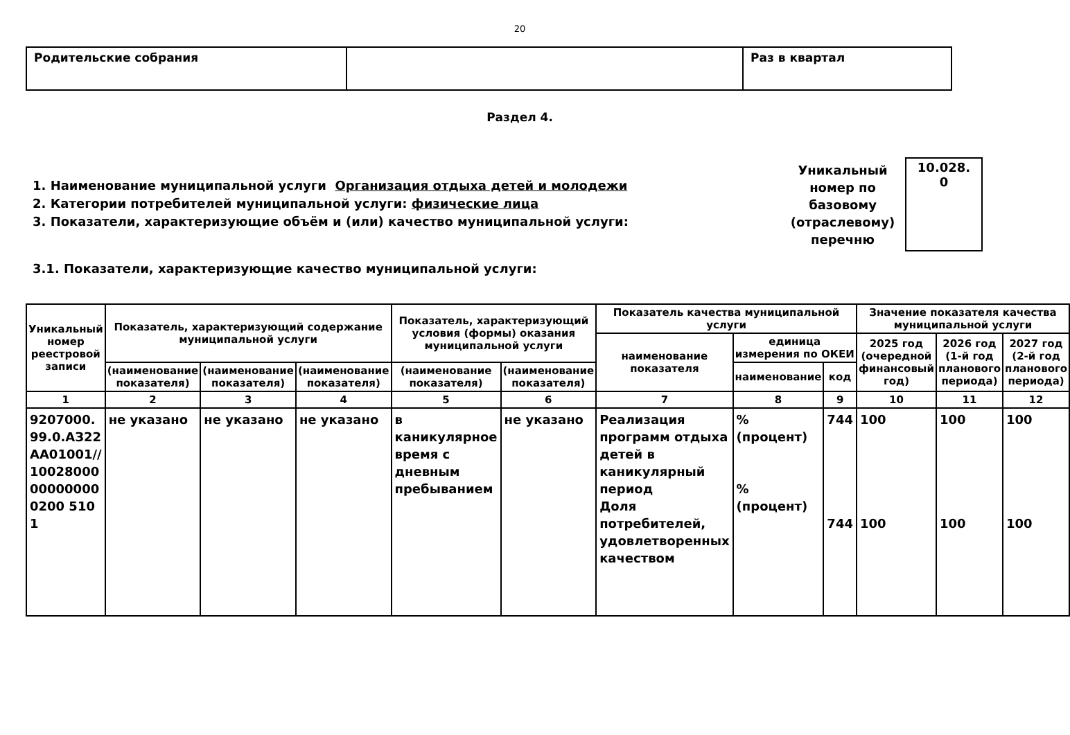20
| Родительские собрания | | Раз в квартал |
Раздел 4.
1. Наименование муниципальной услуги Организация отдыха детей и молодежи
2. Категории потребителей муниципальной услуги: физические лица
3. Показатели, характеризующие объём и (или) качество муниципальной услуги:
Уникальный номер по базовому (отраслевому) перечню
10.028.
0
3.1. Показатели, характеризующие качество муниципальной услуги:
| Уникальный номер реестровой записи | Показатель, характеризующий содержание муниципальной услуги | | | Показатель, характеризующий условия (формы) оказания муниципальной услуги | | Показатель качества муниципальной услуги | | | Значение показателя качества муниципальной услуги | | |
| --- | --- | --- | --- | --- | --- | --- | --- | --- | --- | --- | --- |
| | | | | | | наименование показателя | единица измерения по ОКЕИ | | 2025 год (очередной финансовый год) | 2026 год (1-й год планового периода) | 2027 год (2-й год планового периода) |
| | (наименование показателя) | (наименование показателя) | (наименование показателя) | (наименование показателя) | (наименование показателя) | | наименование | код | | | |
| 1 | 2 | 3 | 4 | 5 | 6 | 7 | 8 | 9 | 10 | 11 | 12 |
| 9207000.99.0.АЗ22АА01001//10028000000000000200 5101 | не указано | не указано | не указано | в каникулярное время с дневным пребыванием | не указано | Реализация программ отдыха детей в каникулярный период Доля потребителей, удовлетворенных качеством | % (процент) % (процент) | 744 744 | 100 100 | 100 100 | 100 100 |